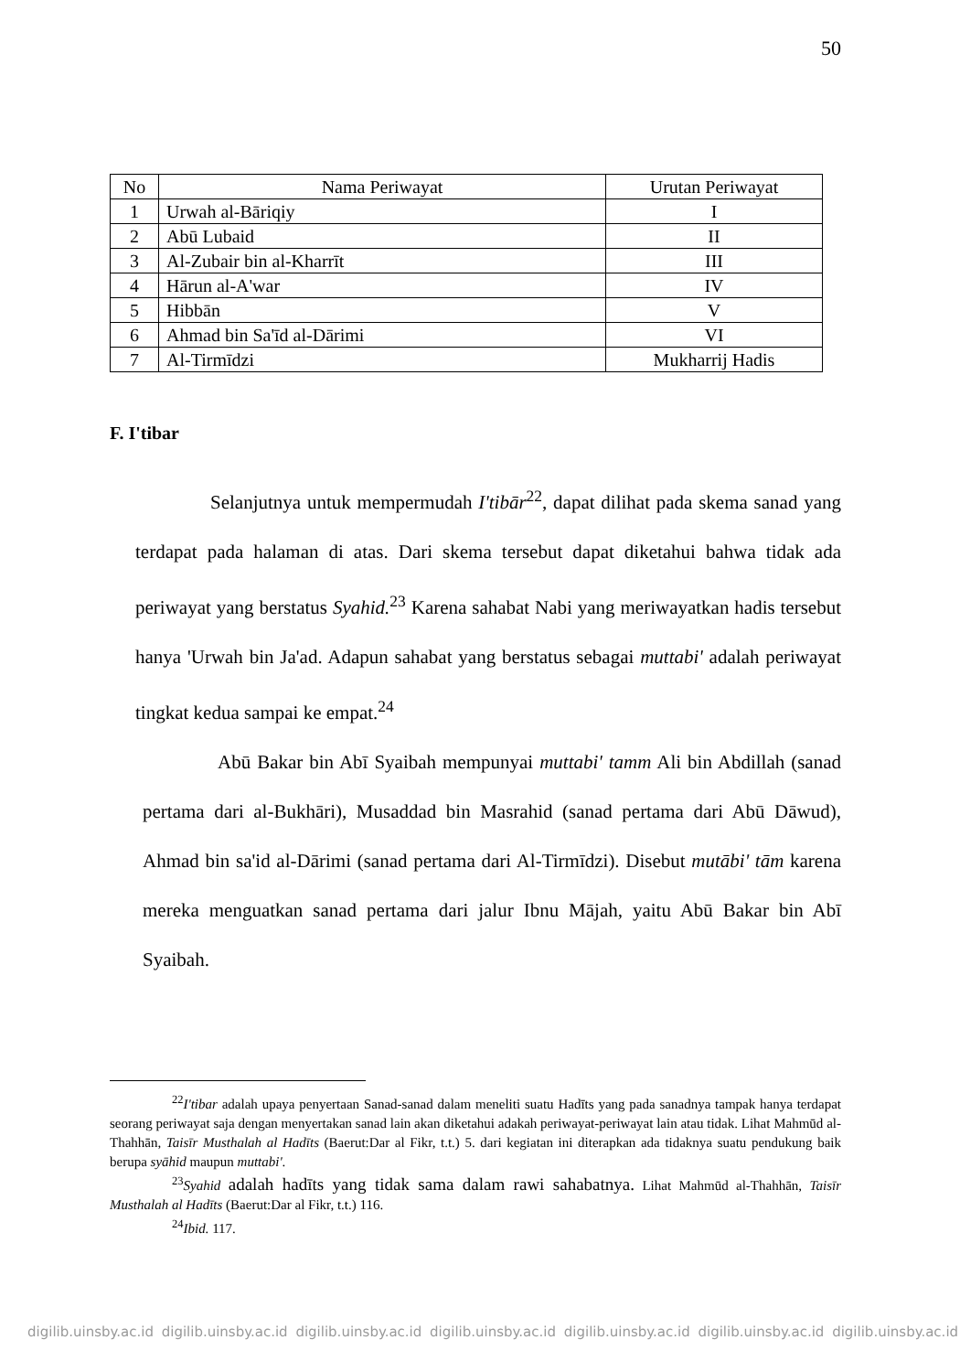50
| No | Nama Periwayat | Urutan Periwayat |
| --- | --- | --- |
| 1 | Urwah al-Bāriqiy | I |
| 2 | Abū Lubaid | II |
| 3 | Al-Zubair bin al-Kharrīt | III |
| 4 | Hārun al-A'war | IV |
| 5 | Hibbān | V |
| 6 | Ahmad bin Sa'īd al-Dārimi | VI |
| 7 | Al-Tirmīdzi | Mukharrij Hadis |
F. I'tibar
Selanjutnya untuk mempermudah I'tibār<sup>22</sup>, dapat dilihat pada skema sanad yang terdapat pada halaman di atas. Dari skema tersebut dapat diketahui bahwa tidak ada periwayat yang berstatus Syahid.<sup>23</sup> Karena sahabat Nabi yang meriwayatkan hadis tersebut hanya 'Urwah bin Ja'ad. Adapun sahabat yang berstatus sebagai muttabi' adalah periwayat tingkat kedua sampai ke empat.<sup>24</sup>
Abū Bakar bin Abī Syaibah mempunyai muttabi' tamm Ali bin Abdillah (sanad pertama dari al-Bukhāri), Musaddad bin Masrahid (sanad pertama dari Abū Dāwud), Ahmad bin sa'id al-Dārimi (sanad pertama dari Al-Tirmīdzi). Disebut mutābi' tām karena mereka menguatkan sanad pertama dari jalur Ibnu Mājah, yaitu Abū Bakar bin Abī Syaibah.
<sup>22</sup> I'tibar adalah upaya penyertaan Sanad-sanad dalam meneliti suatu Hadīts yang pada sanadnya tampak hanya terdapat seorang periwayat saja dengan menyertakan sanad lain akan diketahui adakah periwayat-periwayat lain atau tidak. Lihat Mahmūd al-Thahhān, Taisīr Musthalah al Hadīts (Baerut:Dar al Fikr, t.t.) 5. dari kegiatan ini diterapkan ada tidaknya suatu pendukung baik berupa syāhid maupun muttabi'.
<sup>23</sup> Syahid adalah hadīts yang tidak sama dalam rawi sahabatnya. Lihat Mahmūd al-Thahhān, Taisīr Musthalah al Hadīts (Baerut:Dar al Fikr, t.t.) 116.
<sup>24</sup> Ibid. 117.
digilib.uinsby.ac.id digilib.uinsby.ac.id digilib.uinsby.ac.id digilib.uinsby.ac.id digilib.uinsby.ac.id digilib.uinsby.ac.id digilib.uinsby.ac.id